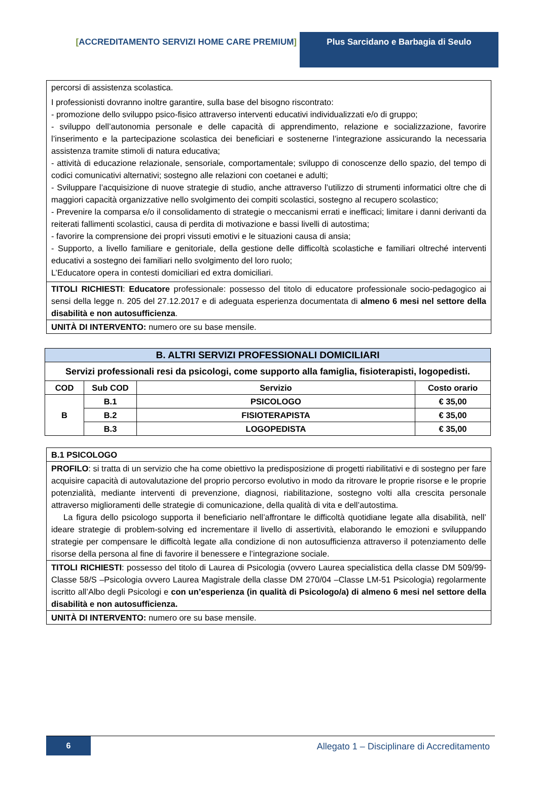[ACCREDITAMENTO SERVIZI HOME CARE PREMIUM] Plus Sarcidano e Barbagia di Seulo
| percorsi di assistenza scolastica. I professionisti dovranno inoltre garantire, sulla base del bisogno riscontrato: - promozione dello sviluppo psico-fisico attraverso interventi educativi individualizzati e/o di gruppo; - sviluppo dell’autonomia personale e delle capacità di apprendimento, relazione e socializzazione, favorire l’inserimento e la partecipazione scolastica dei beneficiari e sostenerne l’integrazione assicurando la necessaria assistenza tramite stimoli di natura educativa; - attività di educazione relazionale, sensoriale, comportamentale; sviluppo di conoscenze dello spazio, del tempo di codici comunicativi alternativi; sostegno alle relazioni con coetanei e adulti; - Sviluppare l’acquisizione di nuove strategie di studio, anche attraverso l’utilizzo di strumenti informatici oltre che di maggiori capacità organizzative nello svolgimento dei compiti scolastici, sostegno al recupero scolastico; - Prevenire la comparsa e/o il consolidamento di strategie o meccanismi errati e inefficaci; limitare i danni derivanti da reiterati fallimenti scolastici, causa di perdita di motivazione e bassi livelli di autostima; - favorire la comprensione dei propri vissuti emotivi e le situazioni causa di ansia; - Supporto, a livello familiare e genitoriale, della gestione delle difficoltà scolastiche e familiari oltreché interventi educativi a sostegno dei familiari nello svolgimento del loro ruolo; L’Educatore opera in contesti domiciliari ed extra domiciliari. |
| TITOLI RICHIESTI : Educatore professionale: possesso del titolo di educatore professionale socio-pedagogico ai sensi della legge n. 205 del 27.12.2017 e di adeguata esperienza documentata di almeno 6 mesi nel settore della disabilità e non autosufficienza . |
| UNITÀ DI INTERVENTO: numero ore su base mensile. |
| B. ALTRI SERVIZI PROFESSIONALI DOMICILIARI | | | |
| --- | --- | --- | --- |
| Servizi professionali resi da psicologi, come supporto alla famiglia, fisioterapisti, logopedisti. | | | |
| COD | Sub COD | Servizio | Costo orario |
| B | B.1 | PSICOLOGO | € 35,00 |
| | B.2 | FISIOTERAPISTA | € 35,00 |
| | B.3 | LOGOPEDISTA | € 35,00 |
| B.1 PSICOLOGO |
| PROFILO : si tratta di un servizio che ha come obiettivo la predisposizione di progetti riabilitativi e di sostegno per fare acquisire capacità di autovalutazione del proprio percorso evolutivo in modo da ritrovare le proprie risorse e le proprie potenzialità, mediante interventi di prevenzione, diagnosi, riabilitazione, sostegno volti alla crescita personale attraverso miglioramenti delle strategie di comunicazione, della qualità di vita e dell’autostima. La figura dello psicologo supporta il beneficiario nell’affrontare le difficoltà quotidiane legate alla disabilità, nell’ ideare strategie di problem-solving ed incrementare il livello di assertività, elaborando le emozioni e sviluppando strategie per compensare le difficoltà legate alla condizione di non autosufficienza attraverso il potenziamento delle risorse della persona al fine di favorire il benessere e l’integrazione sociale. |
| TITOLI RICHIESTI : possesso del titolo di Laurea di Psicologia (ovvero Laurea specialistica della classe DM 509/99-Classe 58/S –Psicologia ovvero Laurea Magistrale della classe DM 270/04 –Classe LM-51 Psicologia) regolarmente iscritto all’Albo degli Psicologi e con un’esperienza (in qualità di Psicologo/a) di almeno 6 mesi nel settore della disabilità e non autosufficienza. |
| UNITÀ DI INTERVENTO: numero ore su base mensile. |
6 Allegato 1 – Disciplinare di Accreditamento